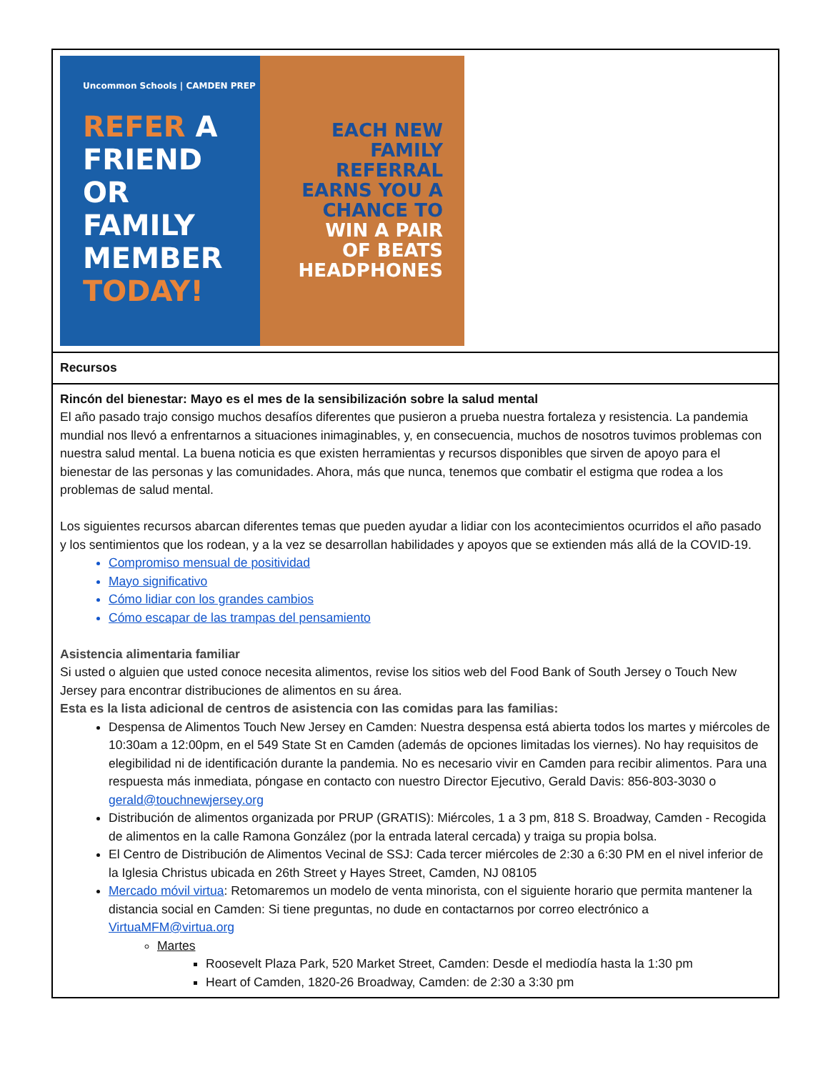| Uncommon Schools / CAMDEN PREP REFER A FRIEND OR FAMILY MEMBER TODAY! EACH NEW FAMILY REFERRAL EARNS YOU A CHANCE TO WIN A PAIR OF BEATS HEADPHONES |
| Recursos |
| Rincón del bienestar: Mayo es el mes de la sensibilización sobre la salud mental El año pasado trajo consigo muchos desafíos diferentes que pusieron a prueba nuestra fortaleza y resistencia. La pandemia mundial nos llevó a enfrentarnos a situaciones inimaginables, y, en consecuencia, muchos de nosotros tuvimos problemas con nuestra salud mental. La buena noticia es que existen herramientas y recursos disponibles que sirven de apoyo para el bienestar de las personas y las comunidades. Ahora, más que nunca, tenemos que combatir el estigma que rodea a los problemas de salud mental. Los siguientes recursos abarcan diferentes temas que pueden ayudar a lidiar con los acontecimientos ocurridos el año pasado y los sentimientos que los rodean, y a la vez se desarrollan habilidades y apoyos que se extienden más allá de la COVID-19. Compromiso mensual de positividad Mayo significativo Cómo lidiar con los grandes cambios Cómo escapar de las trampas del pensamiento Asistencia alimentaria familiar Si usted o alguien que usted conoce necesita alimentos, revise los sitios web del Food Bank of South Jersey o Touch New Jersey para encontrar distribuciones de alimentos en su área. Esta es la lista adicional de centros de asistencia con las comidas para las familias: Despensa de Alimentos Touch New Jersey en Camden: Nuestra despensa está abierta todos los martes y miércoles de 10:30am a 12:00pm, en el 549 State St en Camden (además de opciones limitadas los viernes). No hay requisitos de elegibilidad ni de identificación durante la pandemia. No es necesario vivir en Camden para recibir alimentos. Para una respuesta más inmediata, póngase en contacto con nuestro Director Ejecutivo, Gerald Davis: 856-803-3030 o gerald@touchnewjersey.org Distribución de alimentos organizada por PRUP (GRATIS): Miércoles, 1 a 3 pm, 818 S. Broadway, Camden - Recogida de alimentos en la calle Ramona González (por la entrada lateral cercada) y traiga su propia bolsa. El Centro de Distribución de Alimentos Vecinal de SSJ: Cada tercer miércoles de 2:30 a 6:30 PM en el nivel inferior de la Iglesia Christus ubicada en 26th Street y Hayes Street, Camden, NJ 08105 Mercado móvil virtua : Retomaremos un modelo de venta minorista, con el siguiente horario que permita mantener la distancia social en Camden: Si tiene preguntas, no dude en contactarnos por correo electrónico a VirtuaMFM@virtua.org Martes Roosevelt Plaza Park, 520 Market Street, Camden: Desde el mediodía hasta la 1:30 pm Heart of Camden, 1820-26 Broadway, Camden: de 2:30 a 3:30 pm |